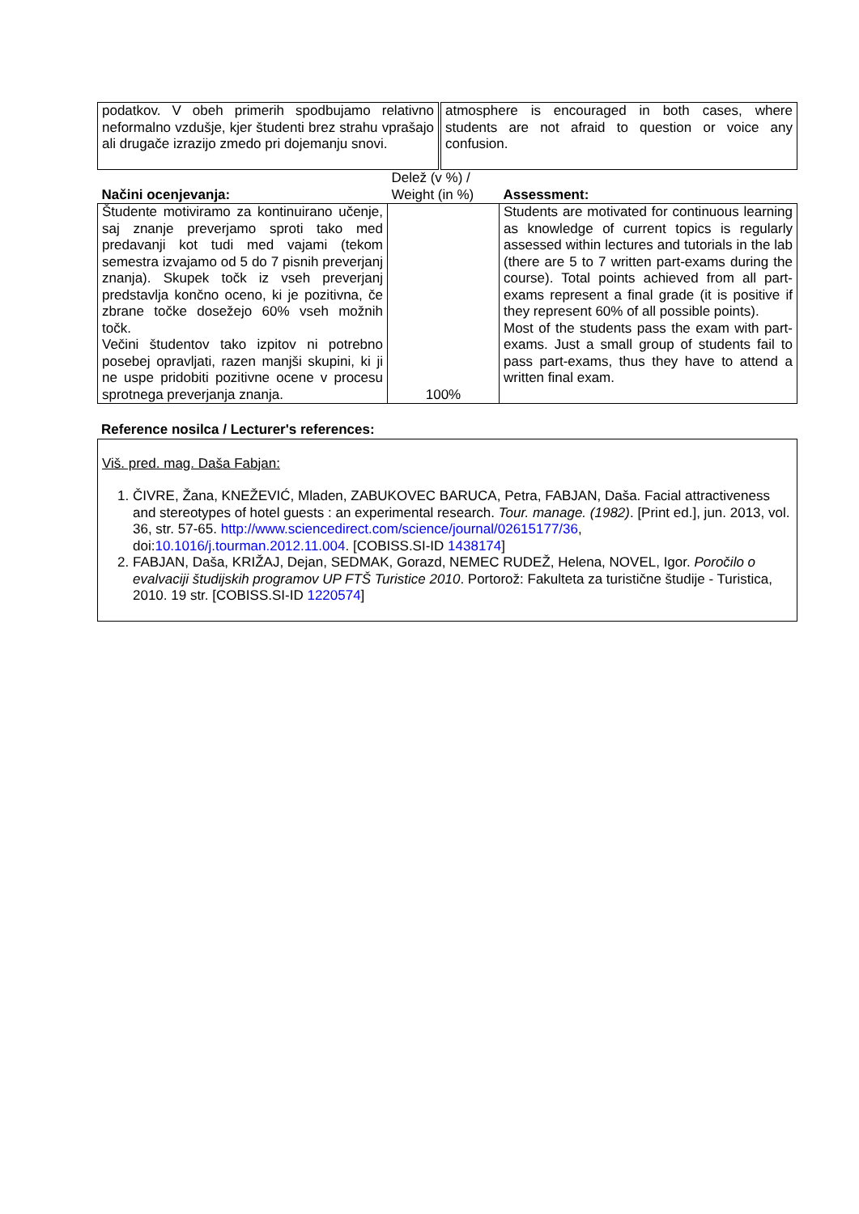| podatkov. V obeh primerih spodbujamo relativno neformalno vzdušje, kjer študenti brez strahu vprašajo ali drugače izrazijo zmedo pri dojemanju snovi. | | atmosphere is encouraged in both cases, where students are not afraid to question or voice any confusion. |
| Načini ocenjevanja: | Delež (v %) / Weight (in %) | Assessment: |
| Študente motiviramo za kontinuirano učenje, saj znanje preverjamo sproti tako med predavanji kot tudi med vajami (tekom semestra izvajamo od 5 do 7 pisnih preverjanj znanja). Skupek točk iz vseh preverjanj predstavlja končno oceno, ki je pozitivna, če zbrane točke dosežejo 60% vseh možnih točk. Večini študentov tako izpitov ni potrebno posebej opravljati, razen manjši skupini, ki ji ne uspe pridobiti pozitivne ocene v procesu sprotnega preverjanja znanja. | 100% | Students are motivated for continuous learning as knowledge of current topics is regularly assessed within lectures and tutorials in the lab (there are 5 to 7 written part-exams during the course). Total points achieved from all part-exams represent a final grade (it is positive if they represent 60% of all possible points). Most of the students pass the exam with part-exams. Just a small group of students fail to pass part-exams, thus they have to attend a written final exam. |
Reference nosilca / Lecturer's references:
Viš. pred. mag. Daša Fabjan:
1. ČIVRE, Žana, KNEŽEVIĆ, Mladen, ZABUKOVEC BARUCA, Petra, FABJAN, Daša. Facial attractiveness and stereotypes of hotel guests : an experimental research. Tour. manage. (1982). [Print ed.], jun. 2013, vol. 36, str. 57-65. http://www.sciencedirect.com/science/journal/02615177/36, doi:10.1016/j.tourman.2012.11.004. [COBISS.SI-ID 1438174]
2. FABJAN, Daša, KRIŽAJ, Dejan, SEDMAK, Gorazd, NEMEC RUDEŽ, Helena, NOVEL, Igor. Poročilo o evalvaciji študijskih programov UP FTŠ Turistice 2010. Portorož: Fakulteta za turistične študije - Turistica, 2010. 19 str. [COBISS.SI-ID 1220574]